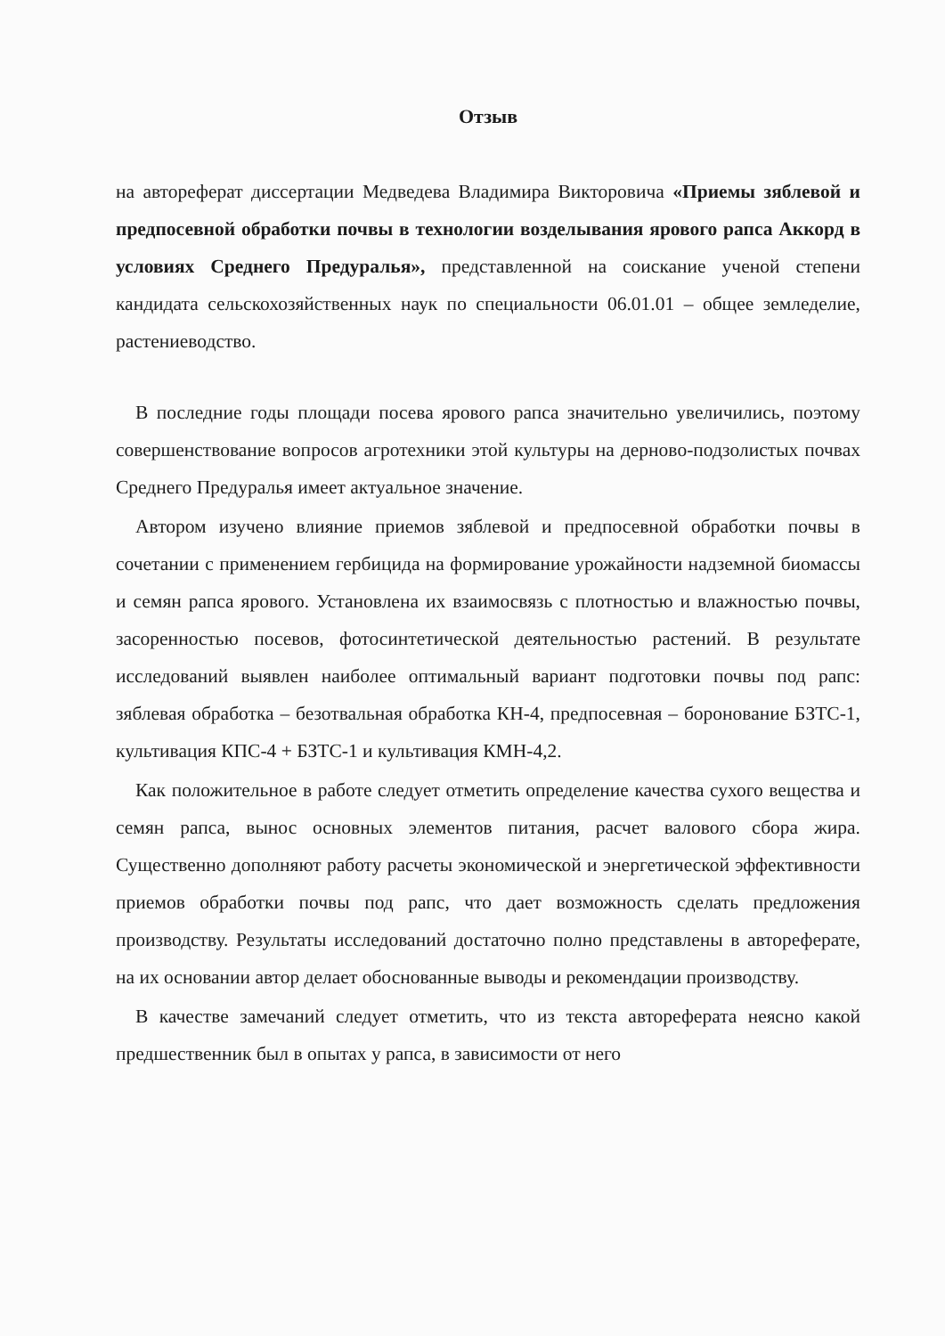Отзыв
на автореферат диссертации Медведева Владимира Викторовича «Приемы зяблевой и предпосевной обработки почвы в технологии возделывания ярового рапса Аккорд в условиях Среднего Предуралья», представленной на соискание ученой степени кандидата сельскохозяйственных наук по специальности 06.01.01 – общее земледелие, растениеводство.
В последние годы площади посева ярового рапса значительно увеличились, поэтому совершенствование вопросов агротехники этой культуры на дерново-подзолистых почвах Среднего Предуралья имеет актуальное значение.
Автором изучено влияние приемов зяблевой и предпосевной обработки почвы в сочетании с применением гербицида на формирование урожайности надземной биомассы и семян рапса ярового. Установлена их взаимосвязь с плотностью и влажностью почвы, засоренностью посевов, фотосинтетической деятельностью растений. В результате исследований выявлен наиболее оптимальный вариант подготовки почвы под рапс: зяблевая обработка – безотвальная обработка КН-4, предпосевная – боронование БЗТС-1, культивация КПС-4 + БЗТС-1 и культивация КМН-4,2.
Как положительное в работе следует отметить определение качества сухого вещества и семян рапса, вынос основных элементов питания, расчет валового сбора жира. Существенно дополняют работу расчеты экономической и энергетической эффективности приемов обработки почвы под рапс, что дает возможность сделать предложения производству. Результаты исследований достаточно полно представлены в автореферате, на их основании автор делает обоснованные выводы и рекомендации производству.
В качестве замечаний следует отметить, что из текста автореферата неясно какой предшественник был в опытах у рапса, в зависимости от него